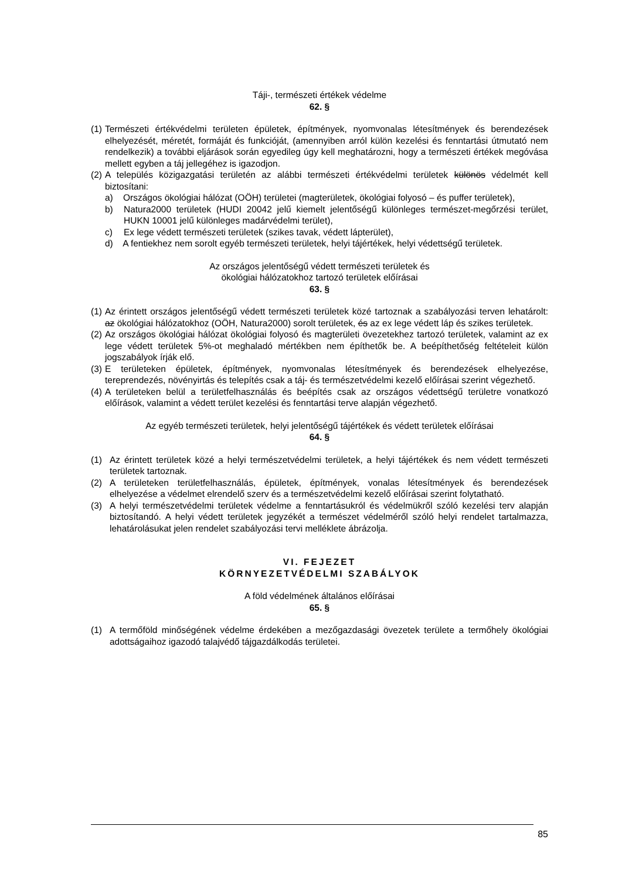Táji-, természeti értékek védelme
62. §
(1) Természeti értékvédelmi területen épületek, építmények, nyomvonalas létesítmények és berendezések elhelyezését, méretét, formáját és funkcióját, (amennyiben arról külön kezelési és fenntartási útmutató nem rendelkezik) a további eljárások során egyedileg úgy kell meghatározni, hogy a természeti értékek megóvása mellett egyben a táj jellegéhez is igazodjon.
(2) A település közigazgatási területén az alábbi természeti értékvédelmi területek különös védelmét kell biztosítani:
a) Országos ökológiai hálózat (OÖH) területei (magterületek, ökológiai folyosó – és puffer területek),
b) Natura2000 területek (HUDI 20042 jelű kiemelt jelentőségű különleges természet-megőrzési terület, HUKN 10001 jelű különleges madárvédelmi terület),
c) Ex lege védett természeti területek (szikes tavak, védett lápterület),
d) A fentiekhez nem sorolt egyéb természeti területek, helyi tájértékek, helyi védettségű területek.
Az országos jelentőségű védett természeti területek és
ökológiai hálózatokhoz tartozó területek előírásai
63. §
(1) Az érintett országos jelentőségű védett természeti területek közé tartoznak a szabályozási terven lehatárolt: az ökológiai hálózatokhoz (OÖH, Natura2000) sorolt területek, és az ex lege védett láp és szikes területek.
(2) Az országos ökológiai hálózat ökológiai folyosó és magterületi övezetekhez tartozó területek, valamint az ex lege védett területek 5%-ot meghaladó mértékben nem építhetők be. A beépíthetőség feltételeit külön jogszabályok írják elő.
(3) E területeken épületek, építmények, nyomvonalas létesítmények és berendezések elhelyezése, tereprendezés, növényirtás és telepítés csak a táj- és természetvédelmi kezelő előírásai szerint végezhető.
(4) A területeken belül a területfelhasználás és beépítés csak az országos védettségű területre vonatkozó előírások, valamint a védett terület kezelési és fenntartási terve alapján végezhető.
Az egyéb természeti területek, helyi jelentőségű tájértékek és védett területek előírásai
64. §
(1) Az érintett területek közé a helyi természetvédelmi területek, a helyi tájértékek és nem védett természeti területek tartoznak.
(2) A területeken területfelhasználás, épületek, építmények, vonalas létesítmények és berendezések elhelyezése a védelmet elrendelő szerv és a természetvédelmi kezelő előírásai szerint folytatható.
(3) A helyi természetvédelmi területek védelme a fenntartásukról és védelmükről szóló kezelési terv alapján biztosítandó. A helyi védett területek jegyzékét a természet védelméről szóló helyi rendelet tartalmazza, lehatárolásukat jelen rendelet szabályozási tervi melléklete ábrázolja.
VI. FEJEZET
KÖRNYEZETVÉDELMI SZABÁLYOK
A föld védelmének általános előírásai
65. §
(1) A termőföld minőségének védelme érdekében a mezőgazdasági övezetek területe a termőhely ökológiai adottságaihoz igazodó talajvédő tájgazdálkodás területei.
85